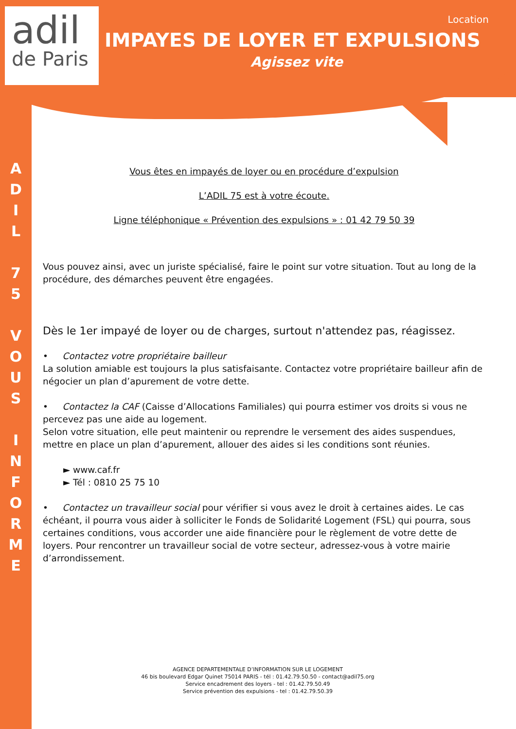adil
de Paris
Location
IMPAYES DE LOYER ET EXPULSIONS
Agissez vite
A
D
I
L
7
5
V
O
U
S
I
N
F
O
R
M
E
Vous êtes en impayés de loyer ou en procédure d’expulsion
L’ADIL 75 est à votre écoute.
Ligne téléphonique « Prévention des expulsions » : 01 42 79 50 39
Vous pouvez ainsi, avec un juriste spécialisé, faire le point sur votre situation. Tout au long de la procédure, des démarches peuvent être engagées.
Dès le 1er impayé de loyer ou de charges, surtout n'attendez pas, réagissez.
• Contactez votre propriétaire bailleur
La solution amiable est toujours la plus satisfaisante. Contactez votre propriétaire bailleur afin de négocier un plan d’apurement de votre dette.
• Contactez la CAF (Caisse d’Allocations Familiales) qui pourra estimer vos droits si vous ne percevez pas une aide au logement.
Selon votre situation, elle peut maintenir ou reprendre le versement des aides suspendues, mettre en place un plan d’apurement, allouer des aides si les conditions sont réunies.
► www.caf.fr
► Tél : 0810 25 75 10
• Contactez un travailleur social pour vérifier si vous avez le droit à certaines aides. Le cas échéant, il pourra vous aider à solliciter le Fonds de Solidarité Logement (FSL) qui pourra, sous certaines conditions, vous accorder une aide financière pour le règlement de votre dette de loyers. Pour rencontrer un travailleur social de votre secteur, adressez-vous à votre mairie d’arrondissement.
AGENCE DEPARTEMENTALE D’INFORMATION SUR LE LOGEMENT
46 bis boulevard Edgar Quinet 75014 PARIS - tél : 01.42.79.50.50 - contact@adil75.org
Service encadrement des loyers - tel : 01.42.79.50.49
Service prévention des expulsions - tel : 01.42.79.50.39